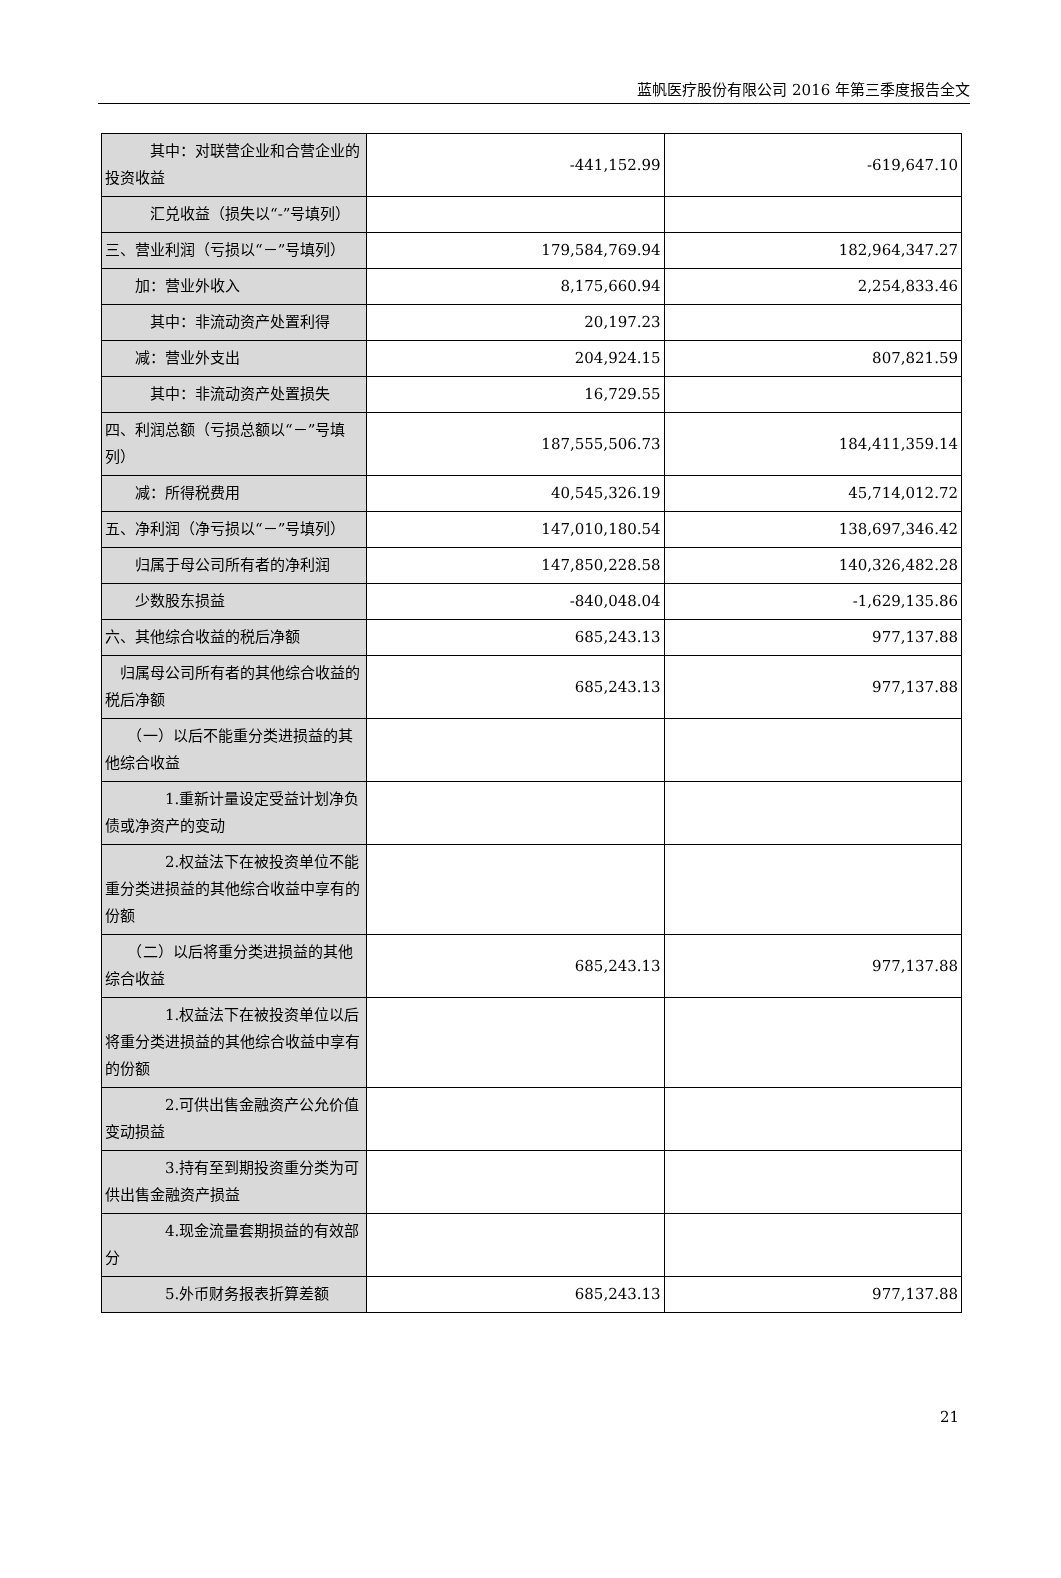蓝帆医疗股份有限公司 2016 年第三季度报告全文
| 其中：对联营企业和合营企业的投资收益 | -441,152.99 | -619,647.10 |
| 汇兑收益（损失以“-”号填列） | | |
| 三、营业利润（亏损以“－”号填列） | 179,584,769.94 | 182,964,347.27 |
| 加：营业外收入 | 8,175,660.94 | 2,254,833.46 |
| 其中：非流动资产处置利得 | 20,197.23 | |
| 减：营业外支出 | 204,924.15 | 807,821.59 |
| 其中：非流动资产处置损失 | 16,729.55 | |
| 四、利润总额（亏损总额以“－”号填列） | 187,555,506.73 | 184,411,359.14 |
| 减：所得税费用 | 40,545,326.19 | 45,714,012.72 |
| 五、净利润（净亏损以“－”号填列） | 147,010,180.54 | 138,697,346.42 |
| 归属于母公司所有者的净利润 | 147,850,228.58 | 140,326,482.28 |
| 少数股东损益 | -840,048.04 | -1,629,135.86 |
| 六、其他综合收益的税后净额 | 685,243.13 | 977,137.88 |
| 归属母公司所有者的其他综合收益的税后净额 | 685,243.13 | 977,137.88 |
| （一）以后不能重分类进损益的其他综合收益 | | |
| 1.重新计量设定受益计划净负债或净资产的变动 | | |
| 2.权益法下在被投资单位不能重分类进损益的其他综合收益中享有的份额 | | |
| （二）以后将重分类进损益的其他综合收益 | 685,243.13 | 977,137.88 |
| 1.权益法下在被投资单位以后将重分类进损益的其他综合收益中享有的份额 | | |
| 2.可供出售金融资产公允价值变动损益 | | |
| 3.持有至到期投资重分类为可供出售金融资产损益 | | |
| 4.现金流量套期损益的有效部分 | | |
| 5.外币财务报表折算差额 | 685,243.13 | 977,137.88 |
21